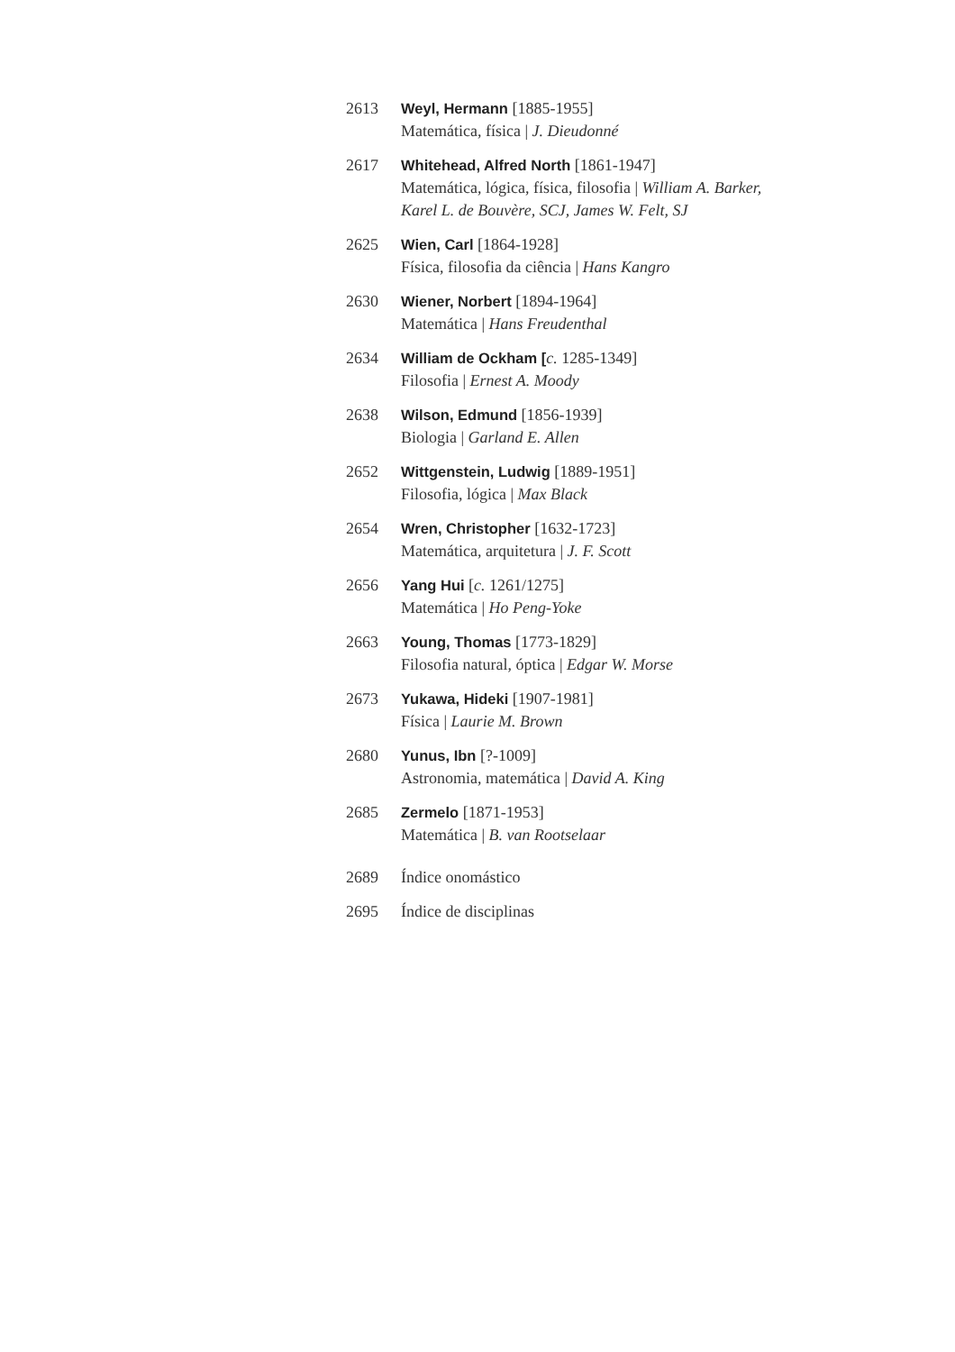2613 Weyl, Hermann [1885-1955]
Matemática, física | J. Dieudonné
2617 Whitehead, Alfred North [1861-1947]
Matemática, lógica, física, filosofia | William A. Barker,
Karel L. de Bouvère, SCJ, James W. Felt, SJ
2625 Wien, Carl [1864-1928]
Física, filosofia da ciência | Hans Kangro
2630 Wiener, Norbert [1894-1964]
Matemática | Hans Freudenthal
2634 William de Ockham [c. 1285-1349]
Filosofia | Ernest A. Moody
2638 Wilson, Edmund [1856-1939]
Biologia | Garland E. Allen
2652 Wittgenstein, Ludwig [1889-1951]
Filosofia, lógica | Max Black
2654 Wren, Christopher [1632-1723]
Matemática, arquitetura | J. F. Scott
2656 Yang Hui [c. 1261/1275]
Matemática | Ho Peng-Yoke
2663 Young, Thomas [1773-1829]
Filosofia natural, óptica | Edgar W. Morse
2673 Yukawa, Hideki [1907-1981]
Física | Laurie M. Brown
2680 Yunus, Ibn [?-1009]
Astronomia, matemática | David A. King
2685 Zermelo [1871-1953]
Matemática | B. van Rootselaar
2689 Índice onomástico
2695 Índice de disciplinas